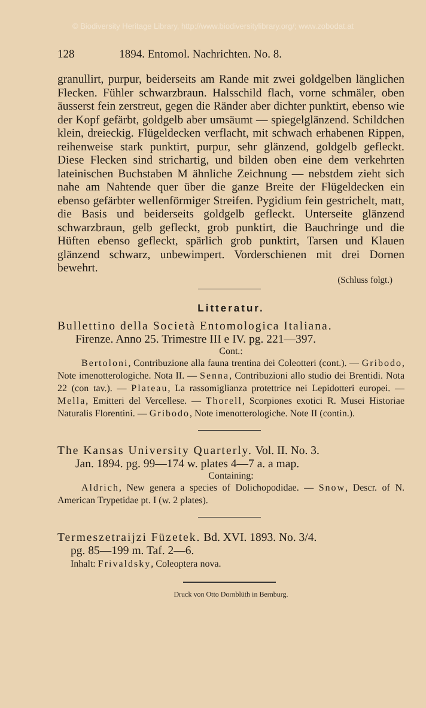© Biodiversity Heritage Library, http://www.biodiversitylibrary.org/; www.zobodat.at
128 1894. Entomol. Nachrichten. No. 8.
granullirt, purpur, beiderseits am Rande mit zwei goldgelben länglichen Flecken. Fühler schwarzbraun. Halsschild flach, vorne schmäler, oben äusserst fein zerstreut, gegen die Ränder aber dichter punktirt, ebenso wie der Kopf gefärbt, goldgelb aber umsäumt — spiegelglänzend. Schildchen klein, dreieckig. Flügeldecken verflacht, mit schwach erhabenen Rippen, reihenweise stark punktirt, purpur, sehr glänzend, goldgelb gefleckt. Diese Flecken sind strichartig, und bilden oben eine dem verkehrten lateinischen Buchstaben M ähnliche Zeichnung — nebstdem zieht sich nahe am Nahtende quer über die ganze Breite der Flügeldecken ein ebenso gefärbter wellenförmiger Streifen. Pygidium fein gestrichelt, matt, die Basis und beiderseits goldgelb gefleckt. Unterseite glänzend schwarzbraun, gelb gefleckt, grob punktirt, die Bauchringe und die Hüften ebenso gefleckt, spärlich grob punktirt, Tarsen und Klauen glänzend schwarz, unbewimpert. Vorderschienen mit drei Dornen bewehrt.
(Schluss folgt.)
Litteratur.
Bullettino della Società Entomologica Italiana.
Firenze. Anno 25. Trimestre III e IV. pg. 221—397.
Cont.:
Bertoloni, Contribuzione alla fauna trentina dei Coleotteri (cont.). — Gribodo, Note imenotterologiche. Nota II. — Senna, Contribuzioni allo studio dei Brentidi. Nota 22 (con tav.). — Plateau, La rassomiglianza protettrice nei Lepidotteri europei. — Mella, Emitteri del Vercellese. — Thorell, Scorpiones exotici R. Musei Historiae Naturalis Florentini. — Gribodo, Note imenotterologiche. Note II (contin.).
The Kansas University Quarterly. Vol. II. No. 3.
Jan. 1894. pg. 99—174 w. plates 4—7 a. a map.
Containing:
Aldrich, New genera a species of Dolichopodidae. — Snow, Descr. of N. American Trypetidae pt. I (w. 2 plates).
Termeszetraijzi Füzetek. Bd. XVI. 1893. No. 3/4.
pg. 85—199 m. Taf. 2—6.
Inhalt: Frivaldsky, Coleoptera nova.
Druck von Otto Dornblüth in Bernburg.